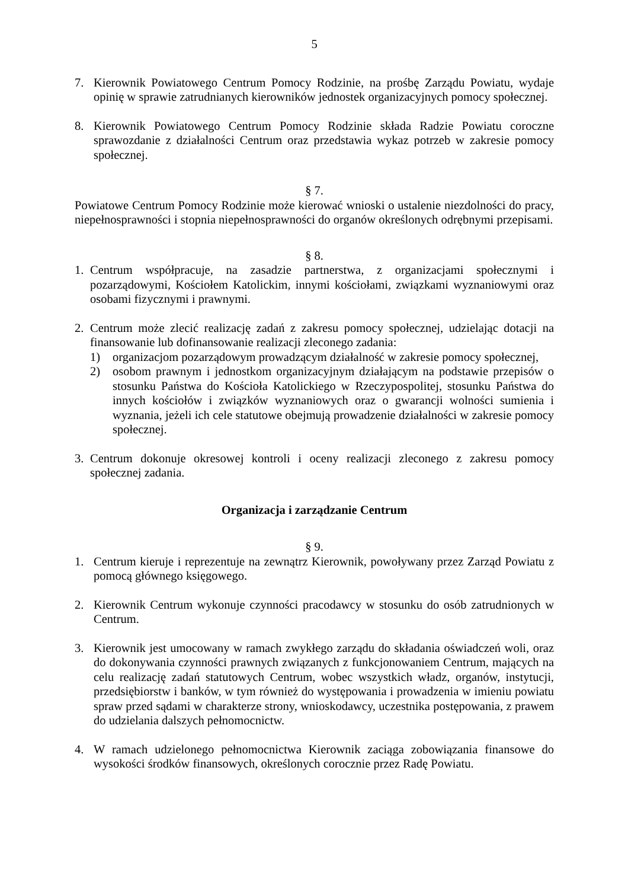5
7. Kierownik Powiatowego Centrum Pomocy Rodzinie, na prośbę Zarządu Powiatu, wydaje opinię w sprawie zatrudnianych kierowników jednostek organizacyjnych pomocy społecznej.
8. Kierownik Powiatowego Centrum Pomocy Rodzinie składa Radzie Powiatu coroczne sprawozdanie z działalności Centrum oraz przedstawia wykaz potrzeb w zakresie pomocy społecznej.
§ 7.
Powiatowe Centrum Pomocy Rodzinie może kierować wnioski o ustalenie niezdolności do pracy, niepełnosprawności i stopnia niepełnosprawności do organów określonych odrębnymi przepisami.
§ 8.
1. Centrum współpracuje, na zasadzie partnerstwa, z organizacjami społecznymi i pozarządowymi, Kościołem Katolickim, innymi kościołami, związkami wyznaniowymi oraz osobami fizycznymi i prawnymi.
2. Centrum może zlecić realizację zadań z zakresu pomocy społecznej, udzielając dotacji na finansowanie lub dofinansowanie realizacji zleconego zadania:
1) organizacjom pozarządowym prowadzącym działalność w zakresie pomocy społecznej,
2) osobom prawnym i jednostkom organizacyjnym działającym na podstawie przepisów o stosunku Państwa do Kościoła Katolickiego w Rzeczypospolitej, stosunku Państwa do innych kościołów i związków wyznaniowych oraz o gwarancji wolności sumienia i wyznania, jeżeli ich cele statutowe obejmują prowadzenie działalności w zakresie pomocy społecznej.
3. Centrum dokonuje okresowej kontroli i oceny realizacji zleconego z zakresu pomocy społecznej zadania.
Organizacja i zarządzanie Centrum
§ 9.
1. Centrum kieruje i reprezentuje na zewnątrz Kierownik, powoływany przez Zarząd Powiatu z pomocą głównego księgowego.
2. Kierownik Centrum wykonuje czynności pracodawcy w stosunku do osób zatrudnionych w Centrum.
3. Kierownik jest umocowany w ramach zwykłego zarządu do składania oświadczeń woli, oraz do dokonywania czynności prawnych związanych z funkcjonowaniem Centrum, mających na celu realizację zadań statutowych Centrum, wobec wszystkich władz, organów, instytucji, przedsiębiorstw i banków, w tym również do występowania i prowadzenia w imieniu powiatu spraw przed sądami w charakterze strony, wnioskodawcy, uczestnika postępowania, z prawem do udzielania dalszych pełnomocnictw.
4. W ramach udzielonego pełnomocnictwa Kierownik zaciąga zobowiązania finansowe do wysokości środków finansowych, określonych corocznie przez Radę Powiatu.